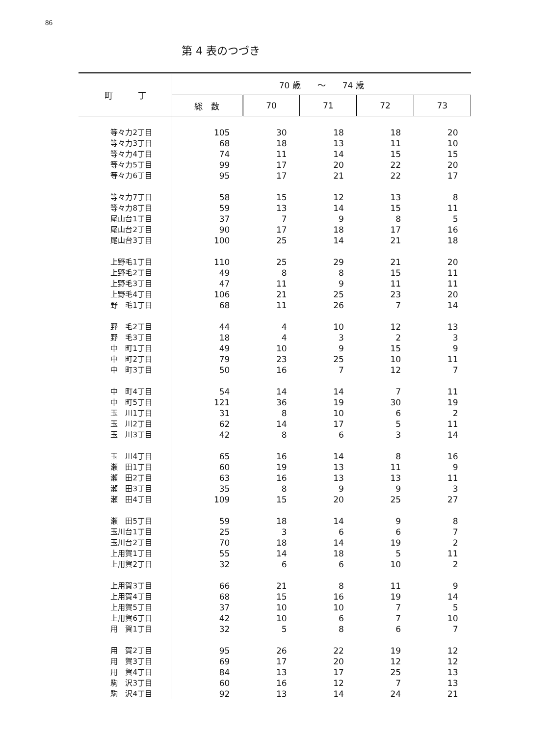86
第 4 表のつづき
| 町 丁 | 70 歳 ～ 74 歳 | | | | |
| --- | --- | --- | --- | --- | --- |
| | 総 数 | 70 | 71 | 72 | 73 |
| 等々力2丁目 | 105 | 30 | 18 | 18 | 20 |
| 等々力3丁目 | 68 | 18 | 13 | 11 | 10 |
| 等々力4丁目 | 74 | 11 | 14 | 15 | 15 |
| 等々力5丁目 | 99 | 17 | 20 | 22 | 20 |
| 等々力6丁目 | 95 | 17 | 21 | 22 | 17 |
| 等々力7丁目 | 58 | 15 | 12 | 13 | 8 |
| 等々力8丁目 | 59 | 13 | 14 | 15 | 11 |
| 尾山台1丁目 | 37 | 7 | 9 | 8 | 5 |
| 尾山台2丁目 | 90 | 17 | 18 | 17 | 16 |
| 尾山台3丁目 | 100 | 25 | 14 | 21 | 18 |
| 上野毛1丁目 | 110 | 25 | 29 | 21 | 20 |
| 上野毛2丁目 | 49 | 8 | 8 | 15 | 11 |
| 上野毛3丁目 | 47 | 11 | 9 | 11 | 11 |
| 上野毛4丁目 | 106 | 21 | 25 | 23 | 20 |
| 野 毛1丁目 | 68 | 11 | 26 | 7 | 14 |
| 野 毛2丁目 | 44 | 4 | 10 | 12 | 13 |
| 野 毛3丁目 | 18 | 4 | 3 | 2 | 3 |
| 中 町1丁目 | 49 | 10 | 9 | 15 | 9 |
| 中 町2丁目 | 79 | 23 | 25 | 10 | 11 |
| 中 町3丁目 | 50 | 16 | 7 | 12 | 7 |
| 中 町4丁目 | 54 | 14 | 14 | 7 | 11 |
| 中 町5丁目 | 121 | 36 | 19 | 30 | 19 |
| 玉 川1丁目 | 31 | 8 | 10 | 6 | 2 |
| 玉 川2丁目 | 62 | 14 | 17 | 5 | 11 |
| 玉 川3丁目 | 42 | 8 | 6 | 3 | 14 |
| 玉 川4丁目 | 65 | 16 | 14 | 8 | 16 |
| 瀬 田1丁目 | 60 | 19 | 13 | 11 | 9 |
| 瀬 田2丁目 | 63 | 16 | 13 | 13 | 11 |
| 瀬 田3丁目 | 35 | 8 | 9 | 9 | 3 |
| 瀬 田4丁目 | 109 | 15 | 20 | 25 | 27 |
| 瀬 田5丁目 | 59 | 18 | 14 | 9 | 8 |
| 玉川台1丁目 | 25 | 3 | 6 | 6 | 7 |
| 玉川台2丁目 | 70 | 18 | 14 | 19 | 2 |
| 上用賀1丁目 | 55 | 14 | 18 | 5 | 11 |
| 上用賀2丁目 | 32 | 6 | 6 | 10 | 2 |
| 上用賀3丁目 | 66 | 21 | 8 | 11 | 9 |
| 上用賀4丁目 | 68 | 15 | 16 | 19 | 14 |
| 上用賀5丁目 | 37 | 10 | 10 | 7 | 5 |
| 上用賀6丁目 | 42 | 10 | 6 | 7 | 10 |
| 用 賀1丁目 | 32 | 5 | 8 | 6 | 7 |
| 用 賀2丁目 | 95 | 26 | 22 | 19 | 12 |
| 用 賀3丁目 | 69 | 17 | 20 | 12 | 12 |
| 用 賀4丁目 | 84 | 13 | 17 | 25 | 13 |
| 駒 沢3丁目 | 60 | 16 | 12 | 7 | 13 |
| 駒 沢4丁目 | 92 | 13 | 14 | 24 | 21 |